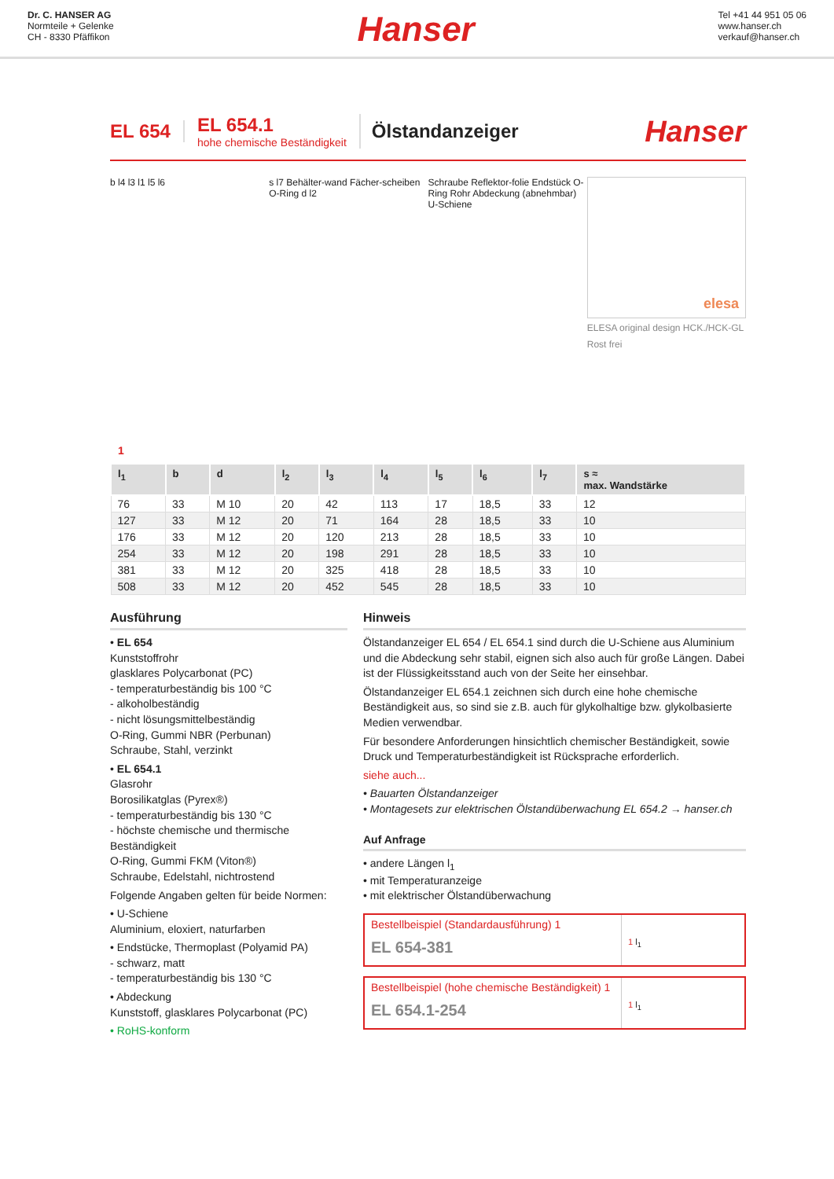Dr. C. HANSER AG
Normteile + Gelenke
CH - 8330 Pfäffikon
Hanser
Tel +41 44 951 05 06
www.hanser.ch
verkauf@hanser.ch
EL 654
EL 654.1
hohe chemische Beständigkeit
Ölstandanzeiger
Hanser
b l4 l3 l1 l5 l6 s l7 Behälter-wand Fächer-scheiben O-Ring d l2
Schraube Reflektor-folie Endstück O-Ring Rohr Abdeckung (abnehmbar) U-Schiene
elesa
ELESA original design HCK./HCK-GL
Rost frei
1
| l<sub>1</sub> | b | d | l<sub>2</sub> | l<sub>3</sub> | l<sub>4</sub> | l<sub>5</sub> | l<sub>6</sub> | l<sub>7</sub> | s ≈ max. Wandstärke |
| --- | --- | --- | --- | --- | --- | --- | --- | --- | --- |
| 76 | 33 | M 10 | 20 | 42 | 113 | 17 | 18,5 | 33 | 12 |
| 127 | 33 | M 12 | 20 | 71 | 164 | 28 | 18,5 | 33 | 10 |
| 176 | 33 | M 12 | 20 | 120 | 213 | 28 | 18,5 | 33 | 10 |
| 254 | 33 | M 12 | 20 | 198 | 291 | 28 | 18,5 | 33 | 10 |
| 381 | 33 | M 12 | 20 | 325 | 418 | 28 | 18,5 | 33 | 10 |
| 508 | 33 | M 12 | 20 | 452 | 545 | 28 | 18,5 | 33 | 10 |
Ausführung
• EL 654
Kunststoffrohr
glasklares Polycarbonat (PC)
- temperaturbeständig bis 100 °C
- alkoholbeständig
- nicht lösungsmittelbeständig
O-Ring, Gummi NBR (Perbunan)
Schraube, Stahl, verzinkt
• EL 654.1
Glasrohr
Borosilikatglas (Pyrex®)
- temperaturbeständig bis 130 °C
- höchste chemische und thermische Beständigkeit
O-Ring, Gummi FKM (Viton®)
Schraube, Edelstahl, nichtrostend
Folgende Angaben gelten für beide Normen:
• U-Schiene
Aluminium, eloxiert, naturfarben
• Endstücke, Thermoplast (Polyamid PA)
- schwarz, matt
- temperaturbeständig bis 130 °C
• Abdeckung
Kunststoff, glasklares Polycarbonat (PC)
• RoHS-konform
Hinweis
Ölstandanzeiger EL 654 / EL 654.1 sind durch die U-Schiene aus Aluminium und die Abdeckung sehr stabil, eignen sich also auch für große Längen. Dabei ist der Flüssigkeitsstand auch von der Seite her einsehbar.
Ölstandanzeiger EL 654.1 zeichnen sich durch eine hohe chemische Beständigkeit aus, so sind sie z.B. auch für glykolhaltige bzw. glykolbasierte Medien verwendbar.
Für besondere Anforderungen hinsichtlich chemischer Beständigkeit, sowie Druck und Temperaturbeständigkeit ist Rücksprache erforderlich.
siehe auch...
• Bauarten Ölstandanzeiger
• Montagesets zur elektrischen Ölstandüberwachung EL 654.2 → hanser.ch
Auf Anfrage
• andere Längen l<sub>1</sub>
• mit Temperaturanzeige
• mit elektrischer Ölstandüberwachung
Bestellbeispiel (Standardausführung) 1
EL 654-381
1 l<sub>1</sub>
Bestellbeispiel (hohe chemische Beständigkeit) 1
EL 654.1-254
1 l<sub>1</sub>